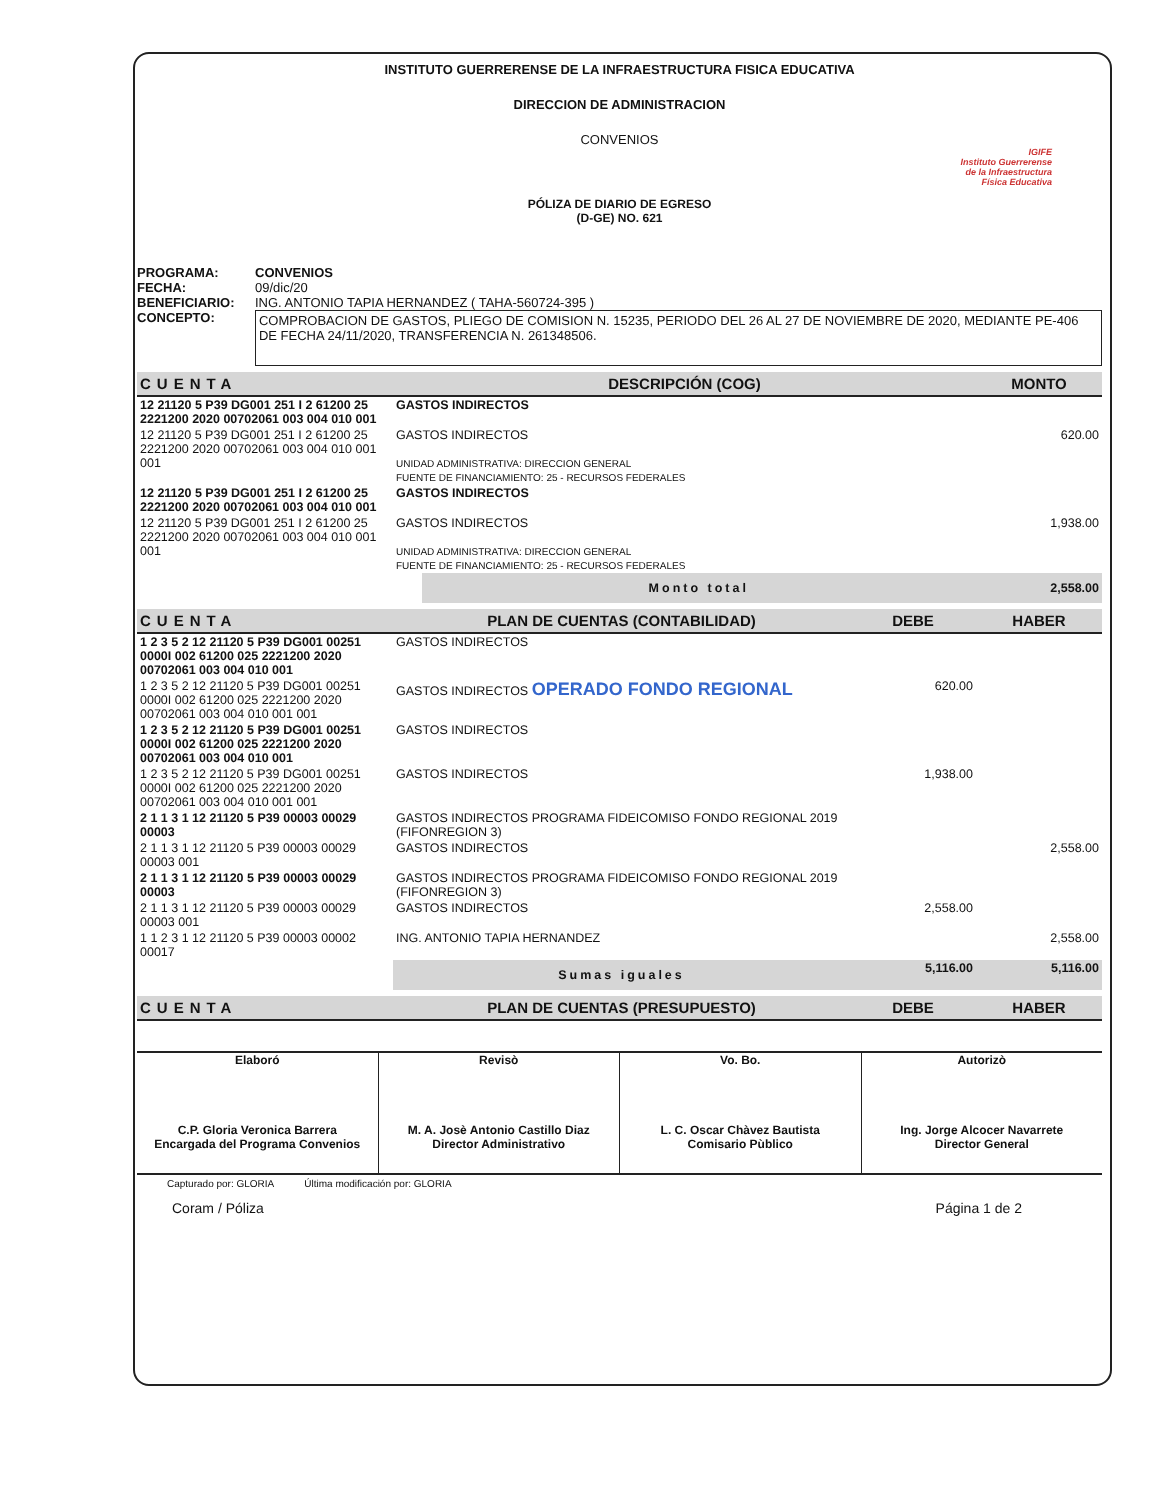INSTITUTO GUERRERENSE DE LA INFRAESTRUCTURA FISICA EDUCATIVA
DIRECCION DE ADMINISTRACION
CONVENIOS
IGIFE
Instituto Guerrerense
de la Infraestructura
Física Educativa
PÓLIZA DE DIARIO DE EGRESO
(D-GE) NO. 621
PROGRAMA: CONVENIOS
FECHA: 09/dic/20
BENEFICIARIO: ING. ANTONIO TAPIA HERNANDEZ ( TAHA-560724-395 )
CONCEPTO:
COMPROBACION DE GASTOS, PLIEGO DE COMISION N. 15235, PERIODO DEL 26 AL 27 DE NOVIEMBRE DE 2020, MEDIANTE PE-406 DE FECHA 24/11/2020, TRANSFERENCIA N. 261348506.
| CUENTA | DESCRIPCIÓN (COG) | | MONTO |
| --- | --- | --- | --- |
| 12 21120 5 P39 DG001 251 I 2 61200 25 2221200 2020 00702061 003 004 010 001 | GASTOS INDIRECTOS | | |
| 12 21120 5 P39 DG001 251 I 2 61200 25 2221200 2020 00702061 003 004 010 001 001 | GASTOS INDIRECTOS UNIDAD ADMINISTRATIVA: DIRECCION GENERAL FUENTE DE FINANCIAMIENTO: 25 - RECURSOS FEDERALES | | 620.00 |
| 12 21120 5 P39 DG001 251 I 2 61200 25 2221200 2020 00702061 003 004 010 001 | GASTOS INDIRECTOS | | |
| 12 21120 5 P39 DG001 251 I 2 61200 25 2221200 2020 00702061 003 004 010 001 001 | GASTOS INDIRECTOS UNIDAD ADMINISTRATIVA: DIRECCION GENERAL FUENTE DE FINANCIAMIENTO: 25 - RECURSOS FEDERALES | | 1,938.00 |
| | | Monto total | 2,558.00 |
| CUENTA | PLAN DE CUENTAS (CONTABILIDAD) | DEBE | HABER |
| --- | --- | --- | --- |
| 1 2 3 5 2 12 21120 5 P39 DG001 00251 0000I 002 61200 025 2221200 2020 00702061 003 004 010 001 | GASTOS INDIRECTOS | | |
| 1 2 3 5 2 12 21120 5 P39 DG001 00251 0000I 002 61200 025 2221200 2020 00702061 003 004 010 001 001 | GASTOS INDIRECTOS OPERADO FONDO REGIONAL | 620.00 | |
| 1 2 3 5 2 12 21120 5 P39 DG001 00251 0000I 002 61200 025 2221200 2020 00702061 003 004 010 001 | GASTOS INDIRECTOS | | |
| 1 2 3 5 2 12 21120 5 P39 DG001 00251 0000I 002 61200 025 2221200 2020 00702061 003 004 010 001 001 | GASTOS INDIRECTOS | 1,938.00 | |
| 2 1 1 3 1 12 21120 5 P39 00003 00029 00003 | GASTOS INDIRECTOS PROGRAMA FIDEICOMISO FONDO REGIONAL 2019 (FIFONREGION 3) | | |
| 2 1 1 3 1 12 21120 5 P39 00003 00029 00003 001 | GASTOS INDIRECTOS | | 2,558.00 |
| 2 1 1 3 1 12 21120 5 P39 00003 00029 00003 | GASTOS INDIRECTOS PROGRAMA FIDEICOMISO FONDO REGIONAL 2019 (FIFONREGION 3) | | |
| 2 1 1 3 1 12 21120 5 P39 00003 00029 00003 001 | GASTOS INDIRECTOS | 2,558.00 | |
| 1 1 2 3 1 12 21120 5 P39 00003 00002 00017 | ING. ANTONIO TAPIA HERNANDEZ | | 2,558.00 |
| | Sumas iguales | 5,116.00 | 5,116.00 |
| CUENTA | PLAN DE CUENTAS (PRESUPUESTO) | DEBE | HABER |
| --- | --- | --- | --- |
Elaboró
C.P. Gloria Veronica Barrera
Encargada del Programa Convenios
Revisò
M. A. Josè Antonio Castillo Diaz
Director Administrativo
Vo. Bo.
L. C. Oscar Chàvez Bautista
Comisario Pùblico
Autorizò
Ing. Jorge Alcocer Navarrete
Director General
Capturado por: GLORIA Última modificación por: GLORIA
Coram / Póliza Página 1 de 2